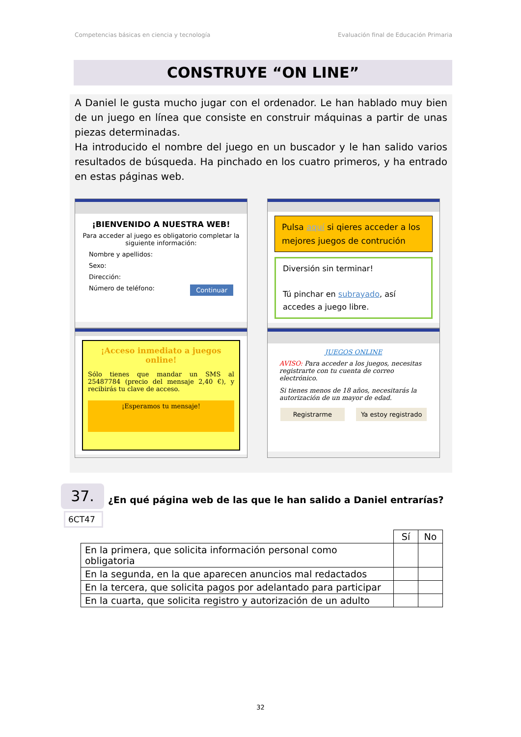Competencias básicas en ciencia y tecnología Evaluación final de Educación Primaria
CONSTRUYE “ON LINE”
A Daniel le gusta mucho jugar con el ordenador. Le han hablado muy bien de un juego en línea que consiste en construir máquinas a partir de unas piezas determinadas.
Ha introducido el nombre del juego en un buscador y le han salido varios resultados de búsqueda. Ha pinchado en los cuatro primeros, y ha entrado en estas páginas web.
¡BIENVENIDO A NUESTRA WEB!
Para acceder al juego es obligatorio completar la siguiente información:
Nombre y apellidos:
Sexo:
Dirección:
Número de teléfono: Continuar
Pulsa aquí si qieres acceder a los mejores juegos de contrución
Diversión sin terminar!
Tú pinchar en subrayado, así accedes a juego libre.
¡Acceso inmediato a juegos online!
Sólo tienes que mandar un SMS al 25487784 (precio del mensaje 2,40 €), y recibirás tu clave de acceso.
¡Esperamos tu mensaje!
JUEGOS ONLINE
AVISO: Para acceder a los juegos, necesitas registrarte con tu cuenta de correo electrónico.
Si tienes menos de 18 años, necesitarás la autorización de un mayor de edad.
Registrarme Ya estoy registrado
37.
6CT47
¿En qué página web de las que le han salido a Daniel entrarías?
| | Sí | No |
| En la primera, que solicita información personal como obligatoria | | |
| En la segunda, en la que aparecen anuncios mal redactados | | |
| En la tercera, que solicita pagos por adelantado para participar | | |
| En la cuarta, que solicita registro y autorización de un adulto | | |
32